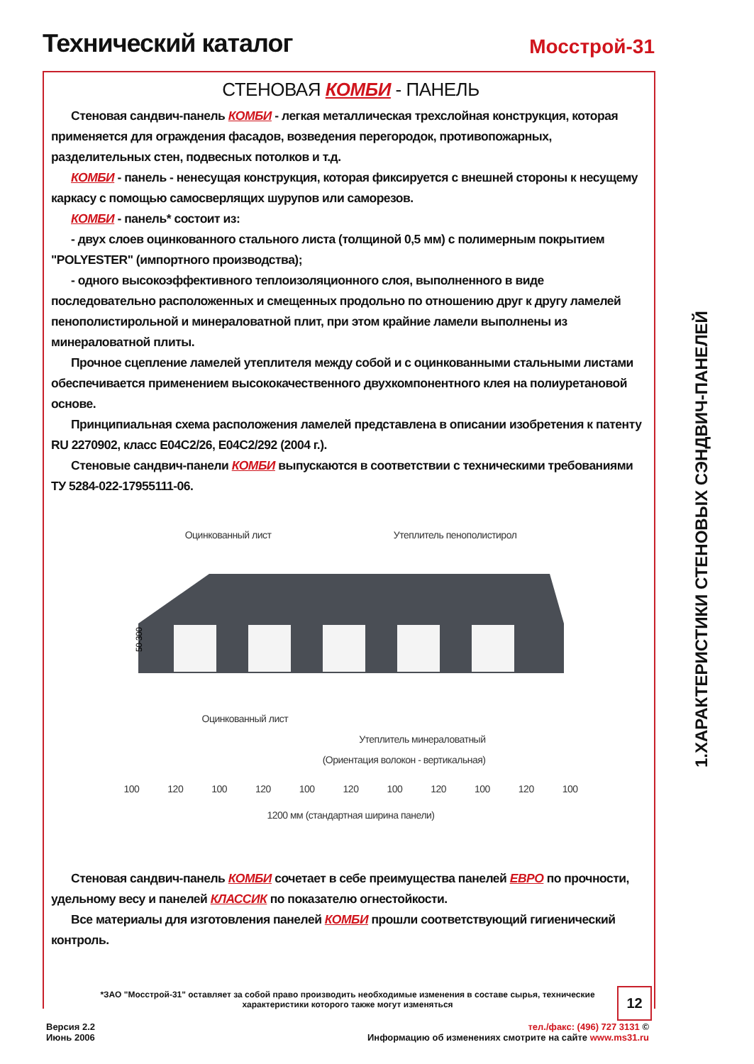Технический каталог
Мосстрой-31
СТЕНОВАЯ КОМБИ - ПАНЕЛЬ
Стеновая сандвич-панель КОМБИ - легкая металлическая трехслойная конструкция, которая применяется для ограждения фасадов, возведения перегородок, противопожарных, разделительных стен, подвесных потолков и т.д.
КОМБИ - панель - ненесущая конструкция, которая фиксируется с внешней стороны к несущему каркасу с помощью самосверлящих шурупов или саморезов.
КОМБИ - панель* состоит из:
- двух слоев оцинкованного стального листа (толщиной 0,5 мм) с полимерным покрытием "POLYESTER" (импортного производства);
- одного высокоэффективного теплоизоляционного слоя, выполненного в виде последовательно расположенных и смещенных продольно по отношению друг к другу ламелей пенополистирольной и минераловатной плит, при этом крайние ламели выполнены из минераловатной плиты.
Прочное сцепление ламелей утеплителя между собой и с оцинкованными стальными листами обеспечивается применением высококачественного двухкомпонентного клея на полиуретановой основе.
Принципиальная схема расположения ламелей представлена в описании изобретения к патенту RU 2270902, класс E04C2/26, E04C2/292 (2004 г.).
Стеновые сандвич-панели КОМБИ выпускаются в соответствии с техническими требованиями ТУ 5284-022-17955111-06.
Оцинкованный лист Утеплитель пенополистирол
50-300
Оцинкованный лист
Утеплитель минераловатный
(Ориентация волокон - вертикальная)
100 120 100 120 100 120 100 120 100 120 100
1200 мм (стандартная ширина панели)
Стеновая сандвич-панель КОМБИ сочетает в себе преимущества панелей ЕВРО по прочности, удельному весу и панелей КЛАССИК по показателю огнестойкости.
Все материалы для изготовления панелей КОМБИ прошли соответствующий гигиенический контроль.
1.ХАРАКТЕРИСТИКИ СТЕНОВЫХ СЭНДВИЧ-ПАНЕЛЕЙ
*ЗАО "Мосстрой-31" оставляет за собой право производить необходимые изменения в составе сырья, технические характеристики которого также могут изменяться
12
Версия 2.2
Июнь 2006
тел./факс: (496) 727 3131 ©
Информацию об изменениях смотрите на сайте www.ms31.ru